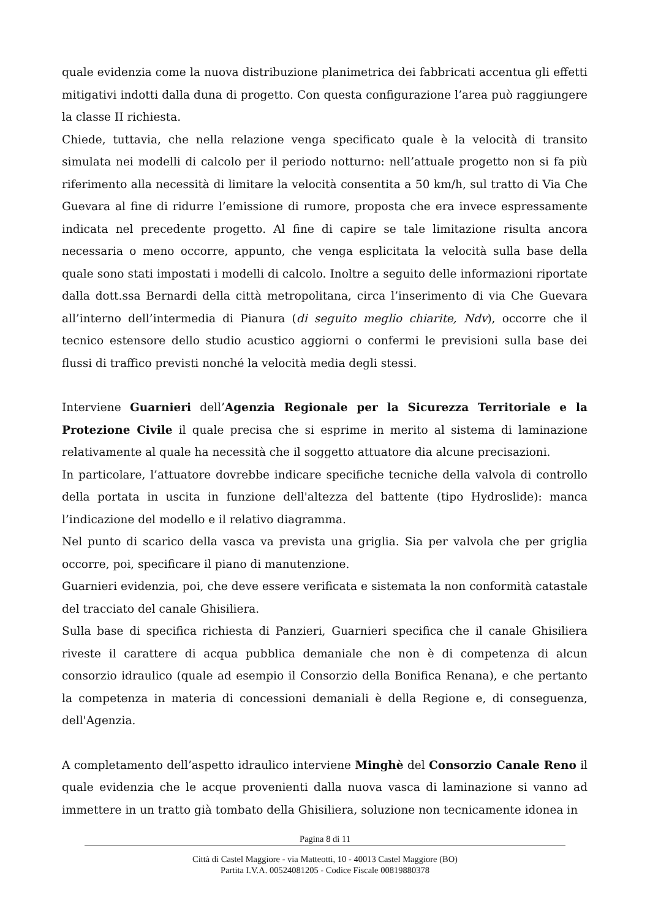quale evidenzia come la nuova distribuzione planimetrica dei fabbricati accentua gli effetti mitigativi indotti dalla duna di progetto. Con questa configurazione l’area può raggiungere la classe II richiesta.
Chiede, tuttavia, che nella relazione venga specificato quale è la velocità di transito simulata nei modelli di calcolo per il periodo notturno: nell’attuale progetto non si fa più riferimento alla necessità di limitare la velocità consentita a 50 km/h, sul tratto di Via Che Guevara al fine di ridurre l’emissione di rumore, proposta che era invece espressamente indicata nel precedente progetto. Al fine di capire se tale limitazione risulta ancora necessaria o meno occorre, appunto, che venga esplicitata la velocità sulla base della quale sono stati impostati i modelli di calcolo. Inoltre a seguito delle informazioni riportate dalla dott.ssa Bernardi della città metropolitana, circa l’inserimento di via Che Guevara all’interno dell’intermedia di Pianura (di seguito meglio chiarite, Ndv), occorre che il tecnico estensore dello studio acustico aggiorni o confermi le previsioni sulla base dei flussi di traffico previsti nonché la velocità media degli stessi.
Interviene Guarnieri dell’Agenzia Regionale per la Sicurezza Territoriale e la Protezione Civile il quale precisa che si esprime in merito al sistema di laminazione relativamente al quale ha necessità che il soggetto attuatore dia alcune precisazioni.
In particolare, l’attuatore dovrebbe indicare specifiche tecniche della valvola di controllo della portata in uscita in funzione dell'altezza del battente (tipo Hydroslide): manca l’indicazione del modello e il relativo diagramma.
Nel punto di scarico della vasca va prevista una griglia. Sia per valvola che per griglia occorre, poi, specificare il piano di manutenzione.
Guarnieri evidenzia, poi, che deve essere verificata e sistemata la non conformità catastale del tracciato del canale Ghisiliera.
Sulla base di specifica richiesta di Panzieri, Guarnieri specifica che il canale Ghisiliera riveste il carattere di acqua pubblica demaniale che non è di competenza di alcun consorzio idraulico (quale ad esempio il Consorzio della Bonifica Renana), e che pertanto la competenza in materia di concessioni demaniali è della Regione e, di conseguenza, dell'Agenzia.
A completamento dell’aspetto idraulico interviene Minghè del Consorzio Canale Reno il quale evidenzia che le acque provenienti dalla nuova vasca di laminazione si vanno ad immettere in un tratto già tombato della Ghisiliera, soluzione non tecnicamente idonea in
Pagina 8 di 11
Città di Castel Maggiore - via Matteotti, 10 - 40013 Castel Maggiore (BO)
Partita I.V.A. 00524081205 - Codice Fiscale 00819880378